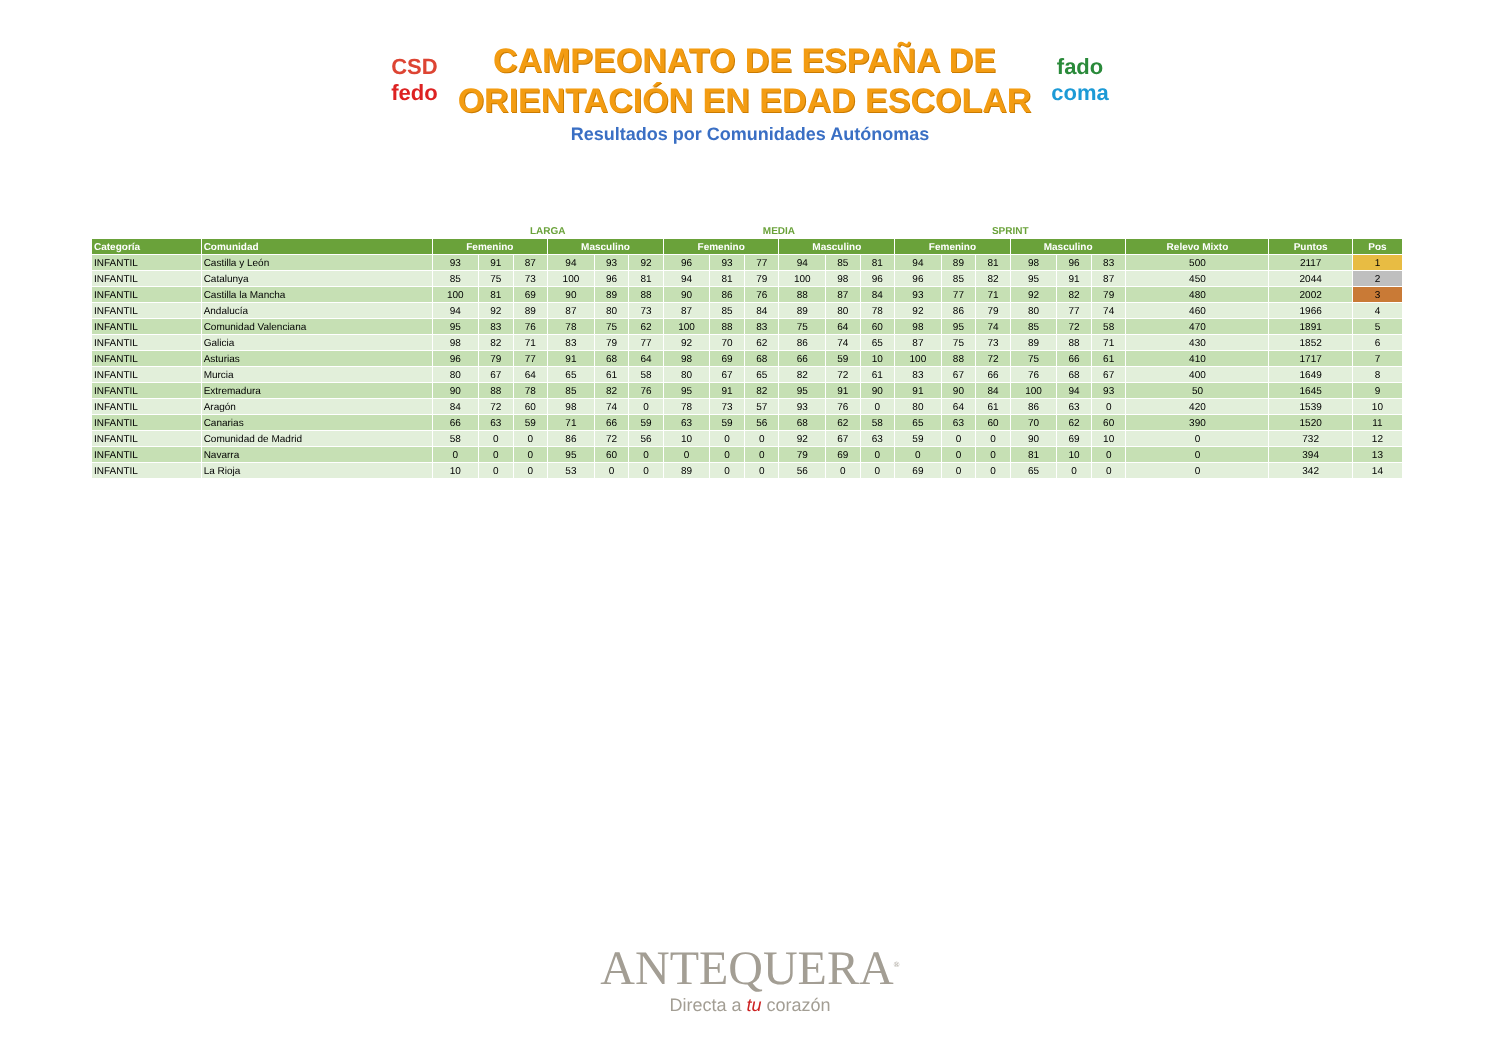CSD
fedo
CAMPEONATO DE ESPAÑA DE
ORIENTACIÓN EN EDAD ESCOLAR
fado
coma
Resultados por Comunidades Autónomas
| | | LARGA | | | | | | MEDIA | | | | | | SPRINT | | | | | | | | |
| --- | --- | --- | --- | --- | --- | --- | --- | --- | --- | --- | --- | --- | --- | --- | --- | --- | --- | --- | --- | --- | --- | --- |
| Categoría | Comunidad | Femenino | | | Masculino | | | Femenino | | | Masculino | | | Femenino | | | Masculino | | | Relevo Mixto | Puntos | Pos |
| INFANTIL | Castilla y León | 93 | 91 | 87 | 94 | 93 | 92 | 96 | 93 | 77 | 94 | 85 | 81 | 94 | 89 | 81 | 98 | 96 | 83 | 500 | 2117 | 1 |
| INFANTIL | Catalunya | 85 | 75 | 73 | 100 | 96 | 81 | 94 | 81 | 79 | 100 | 98 | 96 | 96 | 85 | 82 | 95 | 91 | 87 | 450 | 2044 | 2 |
| INFANTIL | Castilla la Mancha | 100 | 81 | 69 | 90 | 89 | 88 | 90 | 86 | 76 | 88 | 87 | 84 | 93 | 77 | 71 | 92 | 82 | 79 | 480 | 2002 | 3 |
| INFANTIL | Andalucía | 94 | 92 | 89 | 87 | 80 | 73 | 87 | 85 | 84 | 89 | 80 | 78 | 92 | 86 | 79 | 80 | 77 | 74 | 460 | 1966 | 4 |
| INFANTIL | Comunidad Valenciana | 95 | 83 | 76 | 78 | 75 | 62 | 100 | 88 | 83 | 75 | 64 | 60 | 98 | 95 | 74 | 85 | 72 | 58 | 470 | 1891 | 5 |
| INFANTIL | Galicia | 98 | 82 | 71 | 83 | 79 | 77 | 92 | 70 | 62 | 86 | 74 | 65 | 87 | 75 | 73 | 89 | 88 | 71 | 430 | 1852 | 6 |
| INFANTIL | Asturias | 96 | 79 | 77 | 91 | 68 | 64 | 98 | 69 | 68 | 66 | 59 | 10 | 100 | 88 | 72 | 75 | 66 | 61 | 410 | 1717 | 7 |
| INFANTIL | Murcia | 80 | 67 | 64 | 65 | 61 | 58 | 80 | 67 | 65 | 82 | 72 | 61 | 83 | 67 | 66 | 76 | 68 | 67 | 400 | 1649 | 8 |
| INFANTIL | Extremadura | 90 | 88 | 78 | 85 | 82 | 76 | 95 | 91 | 82 | 95 | 91 | 90 | 91 | 90 | 84 | 100 | 94 | 93 | 50 | 1645 | 9 |
| INFANTIL | Aragón | 84 | 72 | 60 | 98 | 74 | 0 | 78 | 73 | 57 | 93 | 76 | 0 | 80 | 64 | 61 | 86 | 63 | 0 | 420 | 1539 | 10 |
| INFANTIL | Canarias | 66 | 63 | 59 | 71 | 66 | 59 | 63 | 59 | 56 | 68 | 62 | 58 | 65 | 63 | 60 | 70 | 62 | 60 | 390 | 1520 | 11 |
| INFANTIL | Comunidad de Madrid | 58 | 0 | 0 | 86 | 72 | 56 | 10 | 0 | 0 | 92 | 67 | 63 | 59 | 0 | 0 | 90 | 69 | 10 | 0 | 732 | 12 |
| INFANTIL | Navarra | 0 | 0 | 0 | 95 | 60 | 0 | 0 | 0 | 0 | 79 | 69 | 0 | 0 | 0 | 0 | 81 | 10 | 0 | 0 | 394 | 13 |
| INFANTIL | La Rioja | 10 | 0 | 0 | 53 | 0 | 0 | 89 | 0 | 0 | 56 | 0 | 0 | 69 | 0 | 0 | 65 | 0 | 0 | 0 | 342 | 14 |
ANTEQUERA<sup>®</sup>
Directa a tu corazón